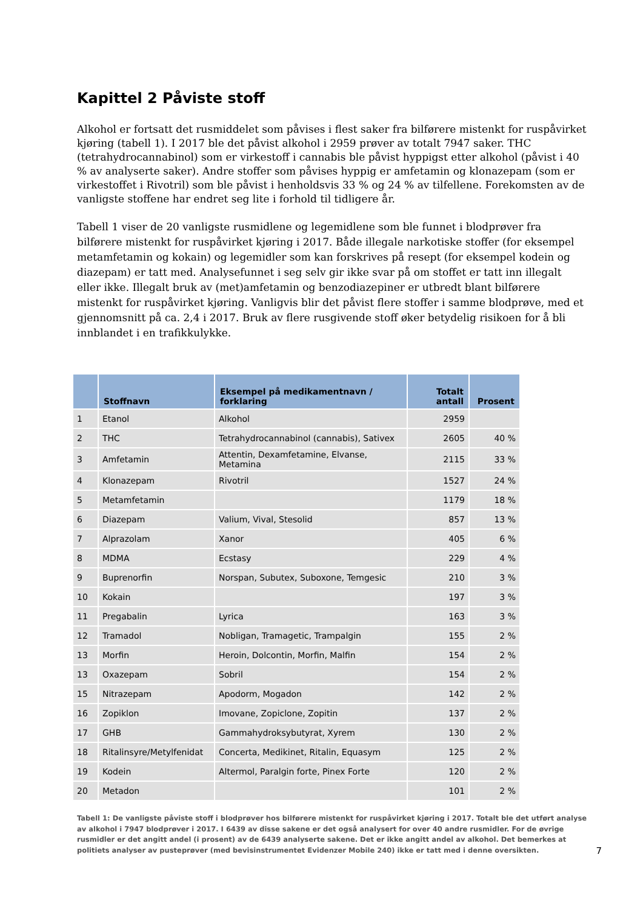Kapittel 2 Påviste stoff
Alkohol er fortsatt det rusmiddelet som påvises i flest saker fra bilførere mistenkt for ruspåvirket kjøring (tabell 1). I 2017 ble det påvist alkohol i 2959 prøver av totalt 7947 saker. THC (tetrahydrocannabinol) som er virkestoff i cannabis ble påvist hyppigst etter alkohol (påvist i 40 % av analyserte saker). Andre stoffer som påvises hyppig er amfetamin og klonazepam (som er virkestoffet i Rivotril) som ble påvist i henholdsvis 33 % og 24 % av tilfellene. Forekomsten av de vanligste stoffene har endret seg lite i forhold til tidligere år.
Tabell 1 viser de 20 vanligste rusmidlene og legemidlene som ble funnet i blodprøver fra bilførere mistenkt for ruspåvirket kjøring i 2017. Både illegale narkotiske stoffer (for eksempel metamfetamin og kokain) og legemidler som kan forskrives på resept (for eksempel kodein og diazepam) er tatt med. Analysefunnet i seg selv gir ikke svar på om stoffet er tatt inn illegalt eller ikke. Illegalt bruk av (met)amfetamin og benzodiazepiner er utbredt blant bilførere mistenkt for ruspåvirket kjøring. Vanligvis blir det påvist flere stoffer i samme blodprøve, med et gjennomsnitt på ca. 2,4 i 2017. Bruk av flere rusgivende stoff øker betydelig risikoen for å bli innblandet i en trafikkulykke.
| | Stoffnavn | Eksempel på medikamentnavn / forklaring | Totalt antall | Prosent |
| --- | --- | --- | --- | --- |
| 1 | Etanol | Alkohol | 2959 | |
| 2 | THC | Tetrahydrocannabinol (cannabis), Sativex | 2605 | 40 % |
| 3 | Amfetamin | Attentin, Dexamfetamine, Elvanse, Metamina | 2115 | 33 % |
| 4 | Klonazepam | Rivotril | 1527 | 24 % |
| 5 | Metamfetamin | | 1179 | 18 % |
| 6 | Diazepam | Valium, Vival, Stesolid | 857 | 13 % |
| 7 | Alprazolam | Xanor | 405 | 6 % |
| 8 | MDMA | Ecstasy | 229 | 4 % |
| 9 | Buprenorfin | Norspan, Subutex, Suboxone, Temgesic | 210 | 3 % |
| 10 | Kokain | | 197 | 3 % |
| 11 | Pregabalin | Lyrica | 163 | 3 % |
| 12 | Tramadol | Nobligan, Tramagetic, Trampalgin | 155 | 2 % |
| 13 | Morfin | Heroin, Dolcontin, Morfin, Malfin | 154 | 2 % |
| 13 | Oxazepam | Sobril | 154 | 2 % |
| 15 | Nitrazepam | Apodorm, Mogadon | 142 | 2 % |
| 16 | Zopiklon | Imovane, Zopiclone, Zopitin | 137 | 2 % |
| 17 | GHB | Gammahydroksybutyrat, Xyrem | 130 | 2 % |
| 18 | Ritalinsyre/Metylfenidat | Concerta, Medikinet, Ritalin, Equasym | 125 | 2 % |
| 19 | Kodein | Altermol, Paralgin forte, Pinex Forte | 120 | 2 % |
| 20 | Metadon | | 101 | 2 % |
Tabell 1: De vanligste påviste stoff i blodprøver hos bilførere mistenkt for ruspåvirket kjøring i 2017. Totalt ble det utført analyse av alkohol i 7947 blodprøver i 2017. I 6439 av disse sakene er det også analysert for over 40 andre rusmidler. For de øvrige rusmidler er det angitt andel (i prosent) av de 6439 analyserte sakene. Det er ikke angitt andel av alkohol. Det bemerkes at politiets analyser av pusteprøver (med bevisinstrumentet Evidenzer Mobile 240) ikke er tatt med i denne oversikten.
7